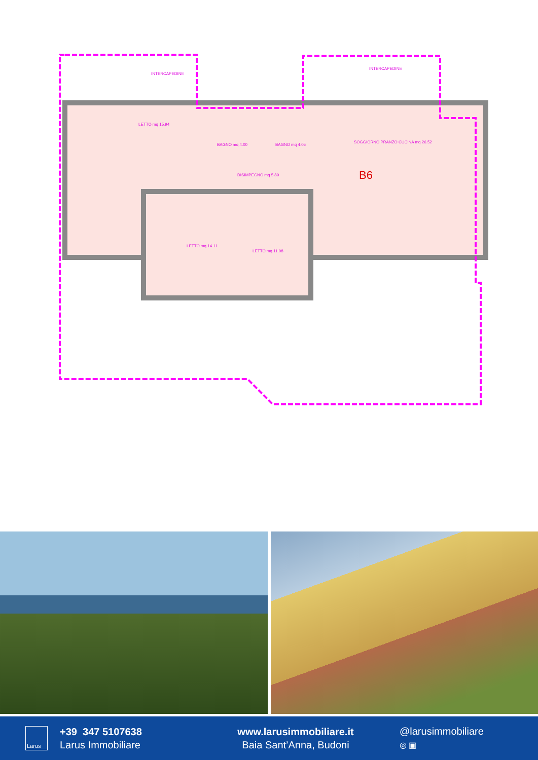INTERCAPEDINE
INTERCAPEDINE
LETTO mq 15.94
BAGNO mq 4.00
BAGNO mq 4.05
DISIMPEGNO mq 5.89
SOGGIORNO PRANZO CUCINA mq 26.52
B6
LETTO mq 14.11
LETTO mq 11.08
Larus
+39 347 5107638
Larus Immobiliare
www.larusimmobiliare.it
Baia Sant’Anna, Budoni
@larusimmobiliare
◎ ▣